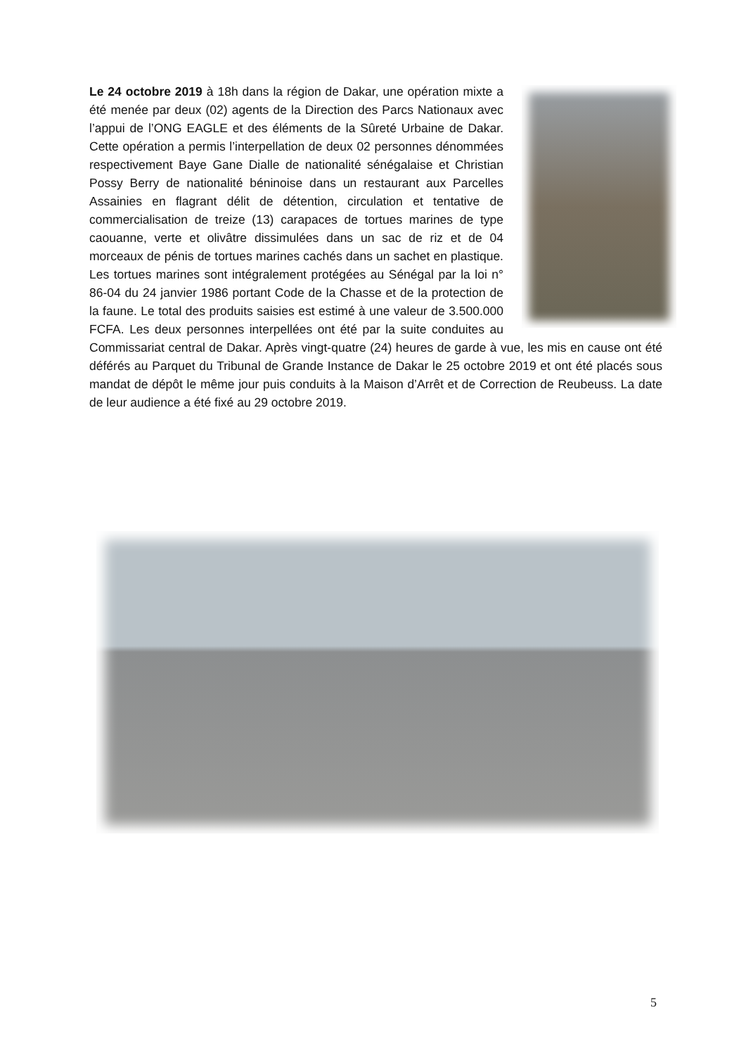Le 24 octobre 2019 à 18h dans la région de Dakar, une opération mixte a été menée par deux (02) agents de la Direction des Parcs Nationaux avec l’appui de l’ONG EAGLE et des éléments de la Sûreté Urbaine de Dakar. Cette opération a permis l’interpellation de deux 02 personnes dénommées respectivement Baye Gane Dialle de nationalité sénégalaise et Christian Possy Berry de nationalité béninoise dans un restaurant aux Parcelles Assainies en flagrant délit de détention, circulation et tentative de commercialisation de treize (13) carapaces de tortues marines de type caouanne, verte et olivâtre dissimulées dans un sac de riz et de 04 morceaux de pénis de tortues marines cachés dans un sachet en plastique. Les tortues marines sont intégralement protégées au Sénégal par la loi n° 86-04 du 24 janvier 1986 portant Code de la Chasse et de la protection de la faune. Le total des produits saisies est estimé à une valeur de 3.500.000 FCFA. Les deux personnes interpellées ont été par la suite conduites au Commissariat central de Dakar. Après vingt-quatre (24) heures de garde à vue, les mis en cause ont été déférés au Parquet du Tribunal de Grande Instance de Dakar le 25 octobre 2019 et ont été placés sous mandat de dépôt le même jour puis conduits à la Maison d’Arrêt et de Correction de Reubeuss. La date de leur audience a été fixé au 29 octobre 2019.
5